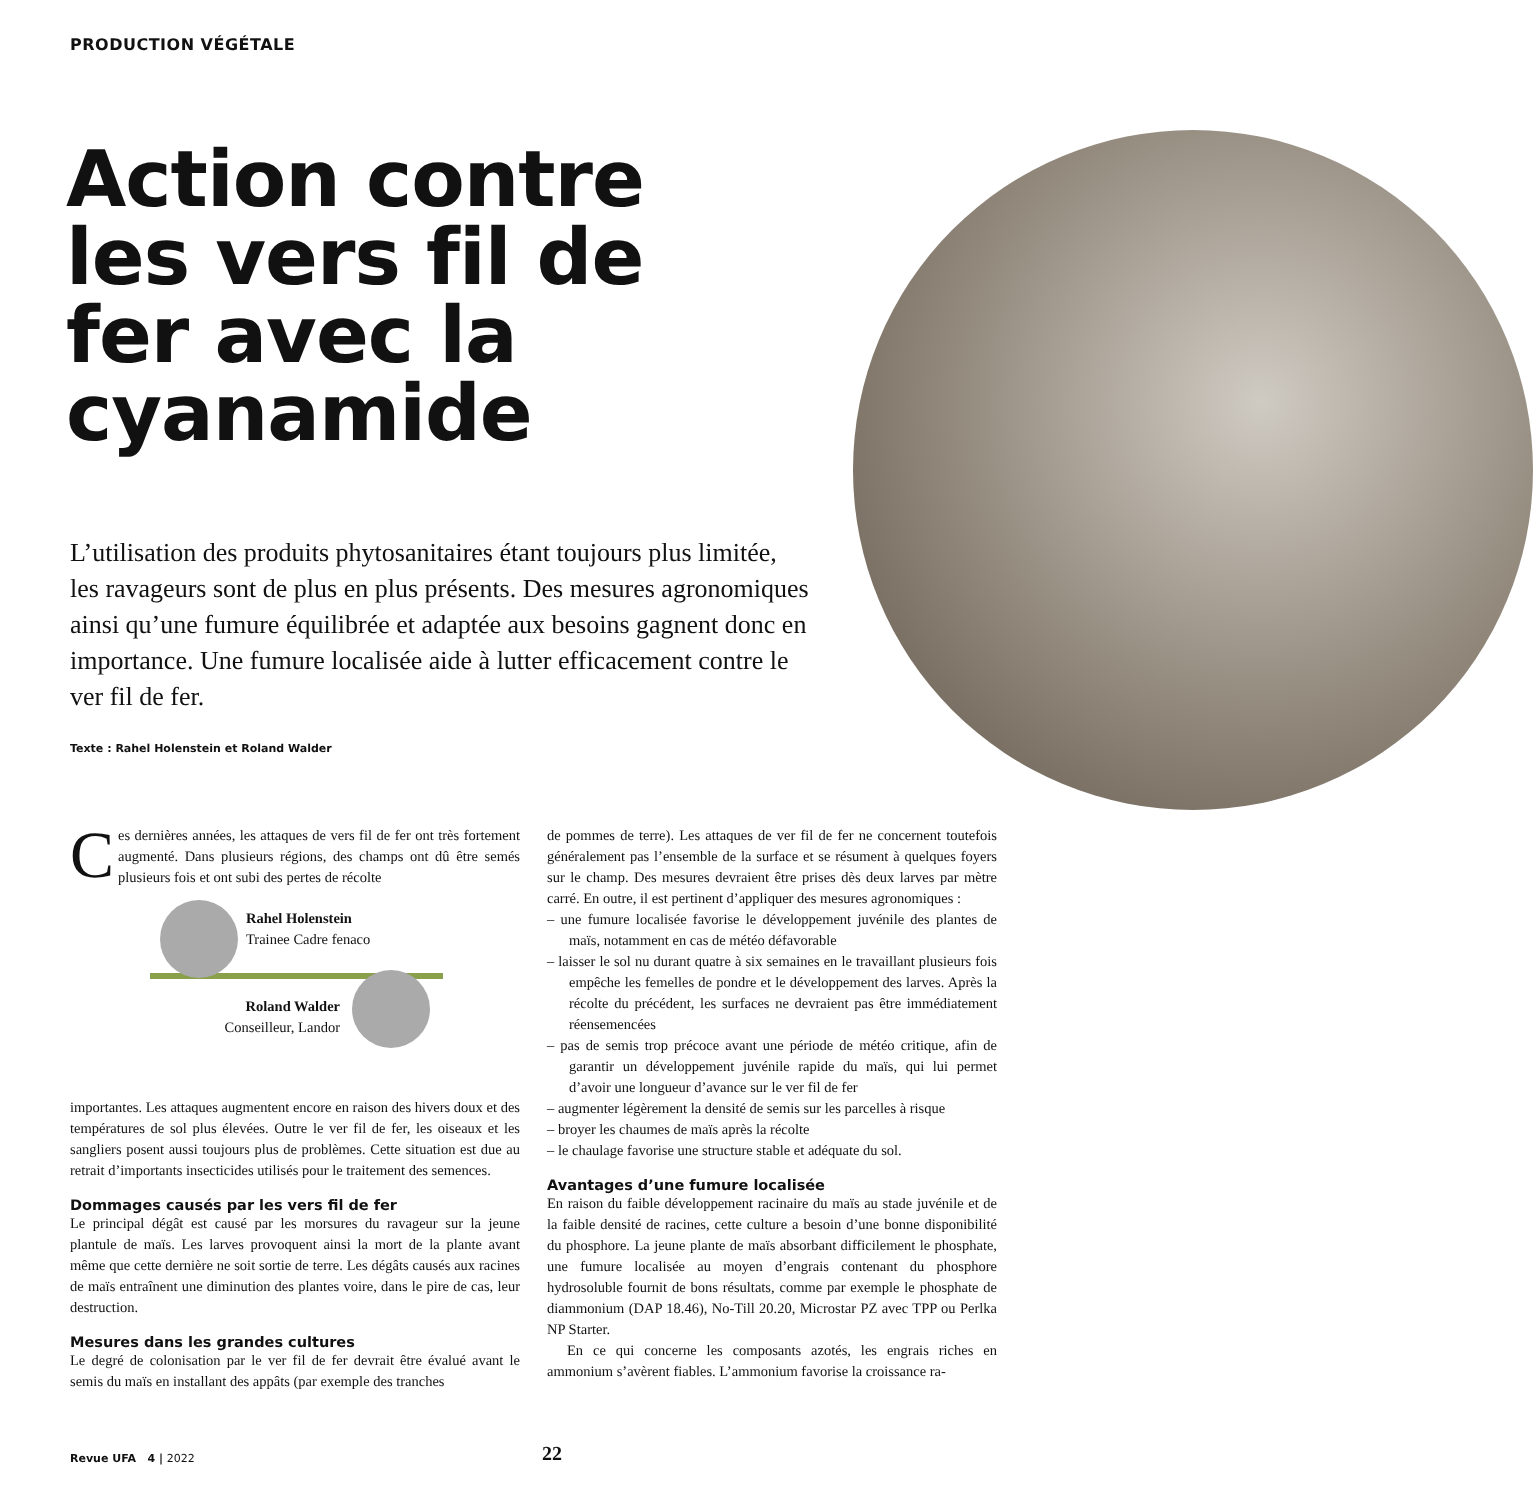PRODUCTION VÉGÉTALE
Action contre les vers fil de fer avec la cyanamide
L’utilisation des produits phytosanitaires étant toujours plus limitée, les ravageurs sont de plus en plus présents. Des mesures agronomiques ainsi qu’une fumure équilibrée et adaptée aux besoins gagnent donc en importance. Une fumure localisée aide à lutter efficacement contre le ver fil de fer.
Texte : Rahel Holenstein et Roland Walder
Ces dernières années, les attaques de vers fil de fer ont très fortement augmenté. Dans plusieurs régions, des champs ont dû être semés plusieurs fois et ont subi des pertes de récolte
Rahel Holenstein
Trainee Cadre fenaco
Roland Walder
Conseilleur, Landor
importantes. Les attaques augmentent encore en raison des hivers doux et des températures de sol plus élevées. Outre le ver fil de fer, les oiseaux et les sangliers posent aussi toujours plus de problèmes. Cette situation est due au retrait d’importants insecticides utilisés pour le traitement des semences.
Dommages causés par les vers fil de fer
Le principal dégât est causé par les morsures du ravageur sur la jeune plantule de maïs. Les larves provoquent ainsi la mort de la plante avant même que cette dernière ne soit sortie de terre. Les dégâts causés aux racines de maïs entraînent une diminution des plantes voire, dans le pire de cas, leur destruction.
Mesures dans les grandes cultures
Le degré de colonisation par le ver fil de fer devrait être évalué avant le semis du maïs en installant des appâts (par exemple des tranches
de pommes de terre). Les attaques de ver fil de fer ne concernent toutefois généralement pas l’ensemble de la surface et se résument à quelques foyers sur le champ. Des mesures devraient être prises dès deux larves par mètre carré. En outre, il est pertinent d’appliquer des mesures agronomiques :
– une fumure localisée favorise le développement juvénile des plantes de maïs, notamment en cas de météo défavorable
– laisser le sol nu durant quatre à six semaines en le travaillant plusieurs fois empêche les femelles de pondre et le développement des larves. Après la récolte du précédent, les surfaces ne devraient pas être immédiatement réensemencées
– pas de semis trop précoce avant une période de météo critique, afin de garantir un développement juvénile rapide du maïs, qui lui permet d’avoir une longueur d’avance sur le ver fil de fer
– augmenter légèrement la densité de semis sur les parcelles à risque
– broyer les chaumes de maïs après la récolte
– le chaulage favorise une structure stable et adéquate du sol.
Avantages d’une fumure localisée
En raison du faible développement racinaire du maïs au stade juvénile et de la faible densité de racines, cette culture a besoin d’une bonne disponibilité du phosphore. La jeune plante de maïs absorbant difficilement le phosphate, une fumure localisée au moyen d’engrais contenant du phosphore hydrosoluble fournit de bons résultats, comme par exemple le phosphate de diammonium (DAP 18.46), No-Till 20.20, Microstar PZ avec TPP ou Perlka NP Starter.
En ce qui concerne les composants azotés, les engrais riches en ammonium s’avèrent fiables. L’ammonium favorise la croissance ra-
Revue UFA 4 | 2022 22